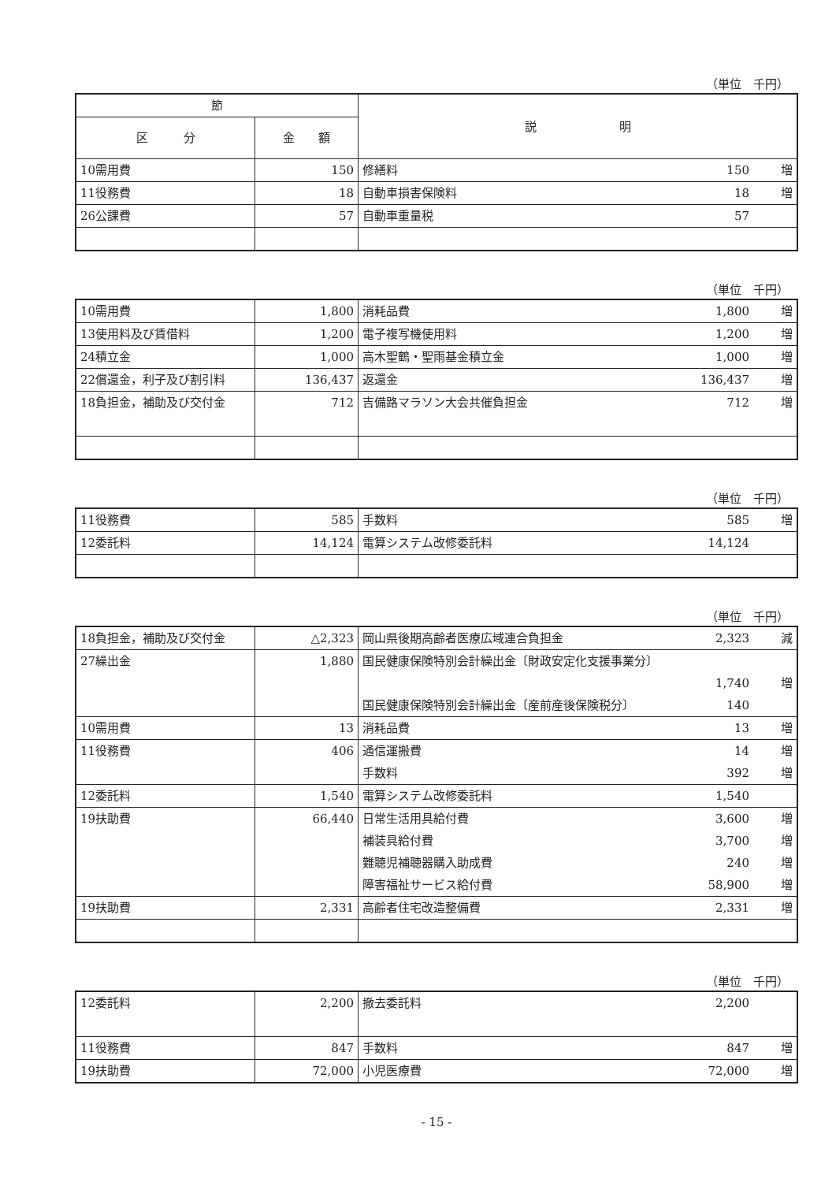（単位　千円）
| 節 | | 説 明 |
| --- | --- | --- |
| 区 分 | 金 額 | |
| 10需用費 | 150 | 修繕料 150 増 |
| 11役務費 | 18 | 自動車損害保険料 18 増 |
| 26公課費 | 57 | 自動車重量税 57 |
（単位　千円）
| 10需用費 | 1,800 | 消耗品費 1,800 増 |
| 13使用料及び賃借料 | 1,200 | 電子複写機使用料 1,200 増 |
| 24積立金 | 1,000 | 高木聖鶴・聖雨基金積立金 1,000 増 |
| 22償還金，利子及び割引料 | 136,437 | 返還金 136,437 増 |
| 18負担金，補助及び交付金 | 712 | 吉備路マラソン大会共催負担金 712 増 |
（単位　千円）
| 11役務費 | 585 | 手数料 585 増 |
| 12委託料 | 14,124 | 電算システム改修委託料 14,124 |
（単位　千円）
| 18負担金，補助及び交付金 | △2,323 | 岡山県後期高齢者医療広域連合負担金 2,323 減 |
| 27繰出金 | 1,880 | 国民健康保険特別会計繰出金〔財政安定化支援事業分〕 1,740 増 国民健康保険特別会計繰出金〔産前産後保険税分〕 140 |
| 10需用費 | 13 | 消耗品費 13 増 |
| 11役務費 | 406 | 通信運搬費 14 増 手数料 392 増 |
| 12委託料 | 1,540 | 電算システム改修委託料 1,540 |
| 19扶助費 | 66,440 | 日常生活用具給付費 3,600 増 補装具給付費 3,700 増 難聴児補聴器購入助成費 240 増 障害福祉サービス給付費 58,900 増 |
| 19扶助費 | 2,331 | 高齢者住宅改造整備費 2,331 増 |
（単位　千円）
| 12委託料 | 2,200 | 撤去委託料 2,200 |
| 11役務費 | 847 | 手数料 847 増 |
| 19扶助費 | 72,000 | 小児医療費 72,000 増 |
- 15 -